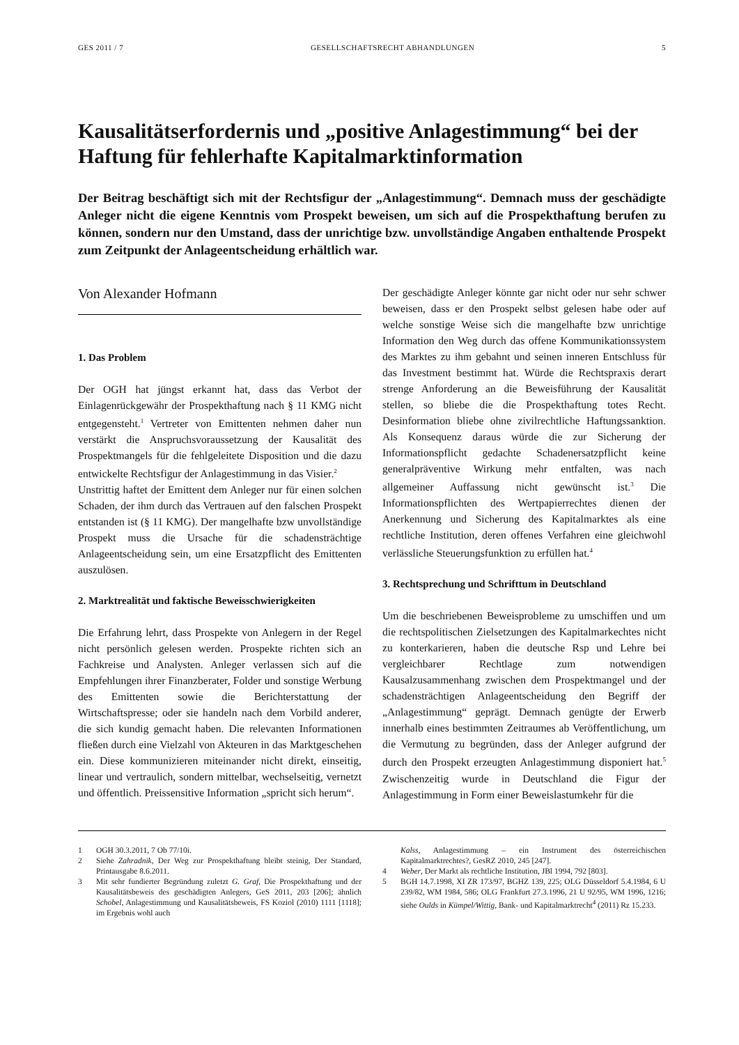GES 2011 / 7 GESELLSCHAFTSRECHT ABHANDLUNGEN 5
Kausalitätserfordernis und „positive Anlagestimmung“ bei der Haftung für fehlerhafte Kapitalmarktinformation
Der Beitrag beschäftigt sich mit der Rechtsfigur der „Anlagestimmung“. Demnach muss der geschädigte Anleger nicht die eigene Kenntnis vom Prospekt beweisen, um sich auf die Prospekthaftung berufen zu können, sondern nur den Umstand, dass der unrichtige bzw. unvollständige Angaben enthaltende Prospekt zum Zeitpunkt der Anlageentscheidung erhältlich war.
Von Alexander Hofmann
1. Das Problem
Der OGH hat jüngst erkannt hat, dass das Verbot der Einlagenrückgewähr der Prospekthaftung nach § 11 KMG nicht entgegensteht.<sup>1</sup> Vertreter von Emittenten nehmen daher nun verstärkt die Anspruchsvoraussetzung der Kausalität des Prospektmangels für die fehlgeleitete Disposition und die dazu entwickelte Rechtsfigur der Anlagestimmung in das Visier.<sup>2</sup>
Unstrittig haftet der Emittent dem Anleger nur für einen solchen Schaden, der ihm durch das Vertrauen auf den falschen Prospekt entstanden ist (§ 11 KMG). Der mangelhafte bzw unvollständige Prospekt muss die Ursache für die schadensträchtige Anlageentscheidung sein, um eine Ersatzpflicht des Emittenten auszulösen.
2. Marktrealität und faktische Beweisschwierigkeiten
Die Erfahrung lehrt, dass Prospekte von Anlegern in der Regel nicht persönlich gelesen werden. Prospekte richten sich an Fachkreise und Analysten. Anleger verlassen sich auf die Empfehlungen ihrer Finanzberater, Folder und sonstige Werbung des Emittenten sowie die Berichterstattung der Wirtschaftspresse; oder sie handeln nach dem Vorbild anderer, die sich kundig gemacht haben. Die relevanten Informationen fließen durch eine Vielzahl von Akteuren in das Marktgeschehen ein. Diese kommunizieren miteinander nicht direkt, einseitig, linear und vertraulich, sondern mittelbar, wechselseitig, vernetzt und öffentlich. Preissensitive Information „spricht sich herum“.
Der geschädigte Anleger könnte gar nicht oder nur sehr schwer beweisen, dass er den Prospekt selbst gelesen habe oder auf welche sonstige Weise sich die mangelhafte bzw unrichtige Information den Weg durch das offene Kommunikationssystem des Marktes zu ihm gebahnt und seinen inneren Entschluss für das Investment bestimmt hat. Würde die Rechtspraxis derart strenge Anforderung an die Beweisführung der Kausalität stellen, so bliebe die die Prospekthaftung totes Recht. Desinformation bliebe ohne zivilrechtliche Haftungssanktion. Als Konsequenz daraus würde die zur Sicherung der Informationspflicht gedachte Schadenersatzpflicht keine generalpräventive Wirkung mehr entfalten, was nach allgemeiner Auffassung nicht gewünscht ist.<sup>3</sup> Die Informationspflichten des Wertpapierrechtes dienen der Anerkennung und Sicherung des Kapitalmarktes als eine rechtliche Institution, deren offenes Verfahren eine gleichwohl verlässliche Steuerungsfunktion zu erfüllen hat.<sup>4</sup>
3. Rechtsprechung und Schrifttum in Deutschland
Um die beschriebenen Beweisprobleme zu umschiffen und um die rechtspolitischen Zielsetzungen des Kapitalmarkechtes nicht zu konterkarieren, haben die deutsche Rsp und Lehre bei vergleichbarer Rechtlage zum notwendigen Kausalzusammenhang zwischen dem Prospektmangel und der schadensträchtigen Anlageentscheidung den Begriff der „Anlagestimmung“ geprägt. Demnach genügte der Erwerb innerhalb eines bestimmten Zeitraumes ab Veröffentlichung, um die Vermutung zu begründen, dass der Anleger aufgrund der durch den Prospekt erzeugten Anlagestimmung disponiert hat.<sup>5</sup> Zwischenzeitig wurde in Deutschland die Figur der Anlagestimmung in Form einer Beweislastumkehr für die
1 OGH 30.3.2011, 7 Ob 77/10i.
2 Siehe Zahradnik, Der Weg zur Prospekthaftung bleibt steinig, Der Standard, Printausgabe 8.6.2011.
3 Mit sehr fundierter Begründung zuletzt G. Graf, Die Prospekthaftung und der Kausalitätsbeweis des geschädigten Anlegers, GeS 2011, 203 [206]; ähnlich Schobel, Anlagestimmung und Kausalitätsbeweis, FS Koziol (2010) 1111 [1118]; im Ergebnis wohl auch
Kalss, Anlagestimmung – ein Instrument des österreichischen Kapitalmarktrechtes?, GesRZ 2010, 245 [247].
4 Weber, Der Markt als rechtliche Institution, JBl 1994, 792 [803].
5 BGH 14.7.1998, XI ZR 173/97, BGHZ 139, 225; OLG Düsseldorf 5.4.1984, 6 U 239/82, WM 1984, 586; OLG Frankfurt 27.3.1996, 21 U 92/95, WM 1996, 1216; siehe Oulds in Kümpel/Wittig, Bank- und Kapitalmarktrecht<sup>4</sup> (2011) Rz 15.233.